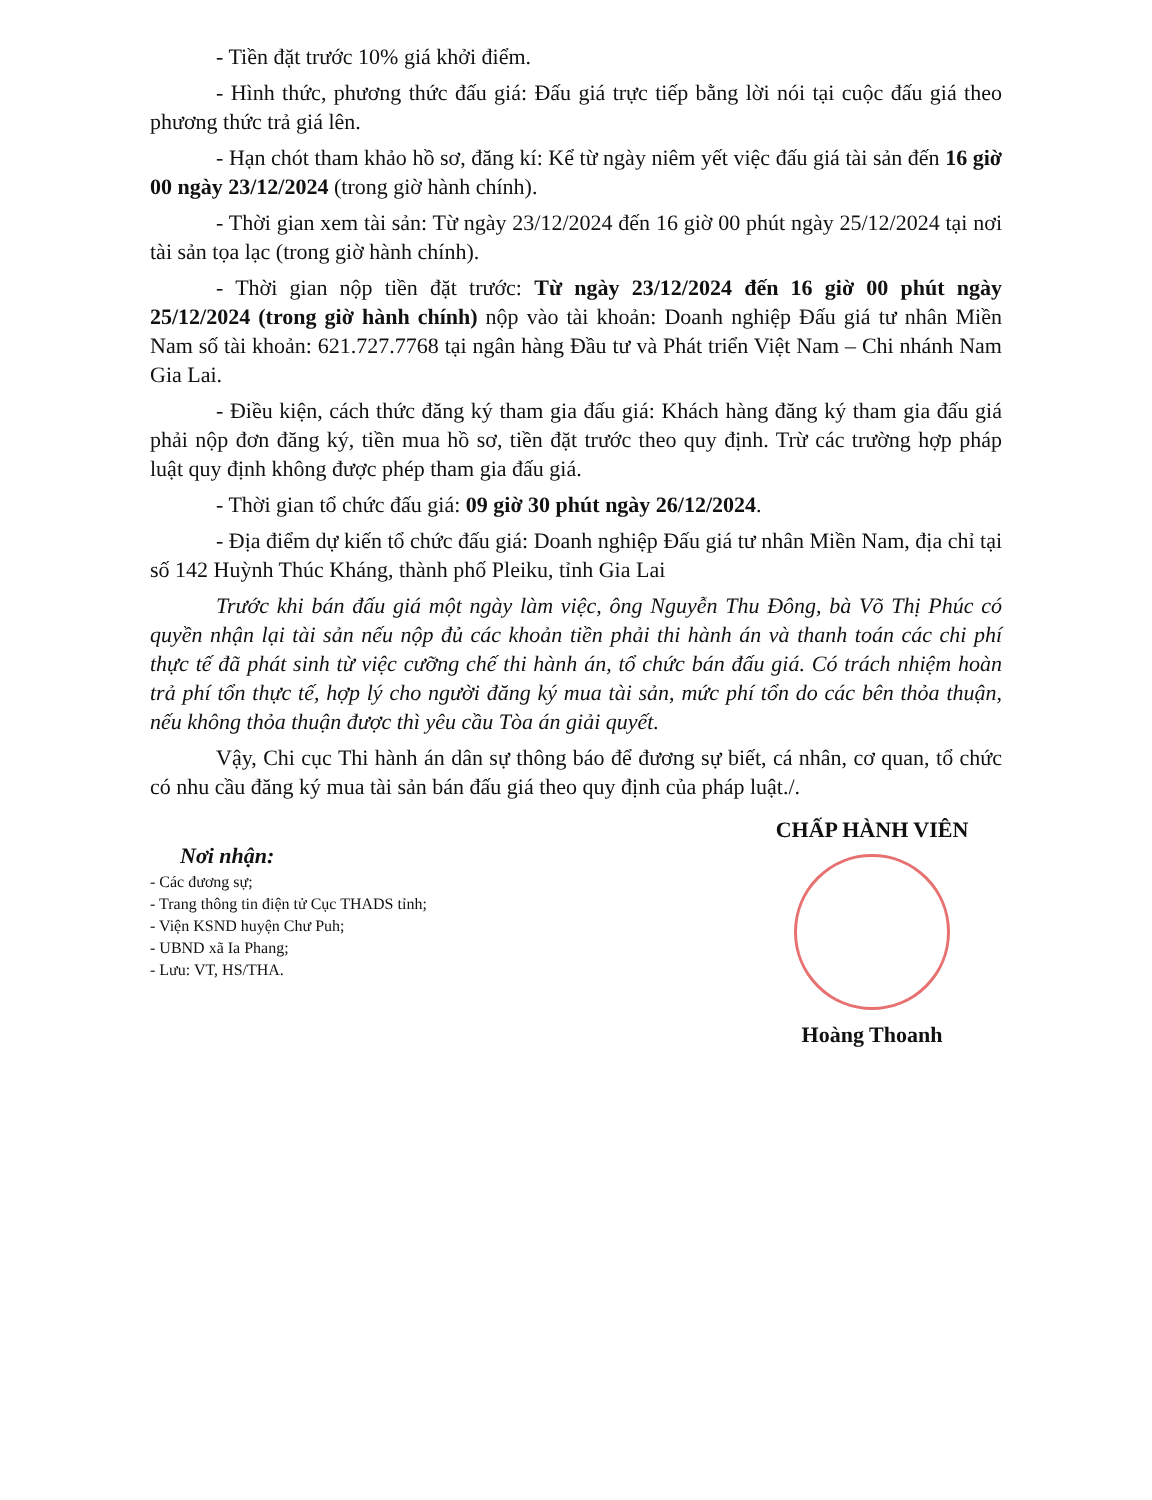- Tiền đặt trước 10% giá khởi điểm.
- Hình thức, phương thức đấu giá: Đấu giá trực tiếp bằng lời nói tại cuộc đấu giá theo phương thức trả giá lên.
- Hạn chót tham khảo hồ sơ, đăng kí: Kể từ ngày niêm yết việc đấu giá tài sản đến 16 giờ 00 ngày 23/12/2024 (trong giờ hành chính).
- Thời gian xem tài sản: Từ ngày 23/12/2024 đến 16 giờ 00 phút ngày 25/12/2024 tại nơi tài sản tọa lạc (trong giờ hành chính).
- Thời gian nộp tiền đặt trước: Từ ngày 23/12/2024 đến 16 giờ 00 phút ngày 25/12/2024 (trong giờ hành chính) nộp vào tài khoản: Doanh nghiệp Đấu giá tư nhân Miền Nam số tài khoản: 621.727.7768 tại ngân hàng Đầu tư và Phát triển Việt Nam – Chi nhánh Nam Gia Lai.
- Điều kiện, cách thức đăng ký tham gia đấu giá: Khách hàng đăng ký tham gia đấu giá phải nộp đơn đăng ký, tiền mua hồ sơ, tiền đặt trước theo quy định. Trừ các trường hợp pháp luật quy định không được phép tham gia đấu giá.
- Thời gian tổ chức đấu giá: 09 giờ 30 phút ngày 26/12/2024.
- Địa điểm dự kiến tổ chức đấu giá: Doanh nghiệp Đấu giá tư nhân Miền Nam, địa chỉ tại số 142 Huỳnh Thúc Kháng, thành phố Pleiku, tỉnh Gia Lai
Trước khi bán đấu giá một ngày làm việc, ông Nguyễn Thu Đông, bà Võ Thị Phúc có quyền nhận lại tài sản nếu nộp đủ các khoản tiền phải thi hành án và thanh toán các chi phí thực tế đã phát sinh từ việc cưỡng chế thi hành án, tổ chức bán đấu giá. Có trách nhiệm hoàn trả phí tổn thực tế, hợp lý cho người đăng ký mua tài sản, mức phí tổn do các bên thỏa thuận, nếu không thỏa thuận được thì yêu cầu Tòa án giải quyết.
Vậy, Chi cục Thi hành án dân sự thông báo để đương sự biết, cá nhân, cơ quan, tổ chức có nhu cầu đăng ký mua tài sản bán đấu giá theo quy định của pháp luật./.
Nơi nhận:
- Các đương sự;
- Trang thông tin điện tử Cục THADS tỉnh;
- Viện KSND huyện Chư Puh;
- UBND xã Ia Phang;
- Lưu: VT, HS/THA.
CHẤP HÀNH VIÊN
Hoàng Thoanh